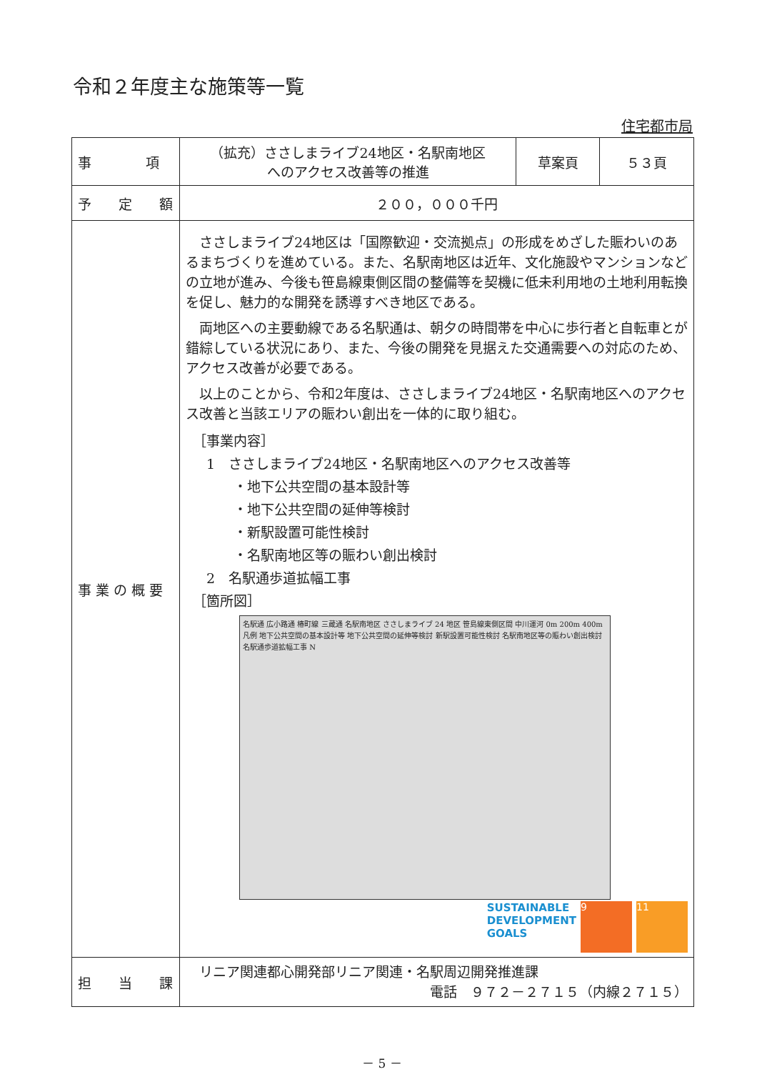令和２年度主な施策等一覧
住宅都市局
| 事 項 | （拡充）ささしまライブ24地区・名駅南地区 へのアクセス改善等の推進 | 草案頁 | ５３頁 |
| 予 定 額 | ２００，０００千円 | | |
| 事 業 の 概 要 | ささしまライブ24地区は「国際歓迎・交流拠点」の形成をめざした賑わいのあるまちづくりを進めている。また、名駅南地区は近年、文化施設やマンションなどの立地が進み、今後も笹島線東側区間の整備等を契機に低未利用地の土地利用転換を促し、魅力的な開発を誘導すべき地区である。 両地区への主要動線である名駅通は、朝夕の時間帯を中心に歩行者と自転車とが錯綜している状況にあり、また、今後の開発を見据えた交通需要への対応のため、アクセス改善が必要である。 以上のことから、令和2年度は、ささしまライブ24地区・名駅南地区へのアクセス改善と当該エリアの賑わい創出を一体的に取り組む。 ［事業内容］ 1 ささしまライブ24地区・名駅南地区へのアクセス改善等 ・地下公共空間の基本設計等 ・地下公共空間の延伸等検討 ・新駅設置可能性検討 ・名駅南地区等の賑わい創出検討 2 名駅通歩道拡幅工事 ［箇所図］ 名駅通 広小路通 椿町線 三蔵通 名駅南地区 ささしまライブ 24 地区 笹島線東側区間 中川運河 0m 200m 400m 凡例 地下公共空間の基本設計等 地下公共空間の延伸等検討 新駅設置可能性検討 名駅南地区等の賑わい創出検討 名駅通歩道拡幅工事 N SUSTAINABLE DEVELOPMENT GOALS 9 11 | | |
| 担 当 課 | リニア関連都心開発部リニア関連・名駅周辺開発推進課 電話 ９７２－２７１５（内線２７１５） | | |
－ 5 －